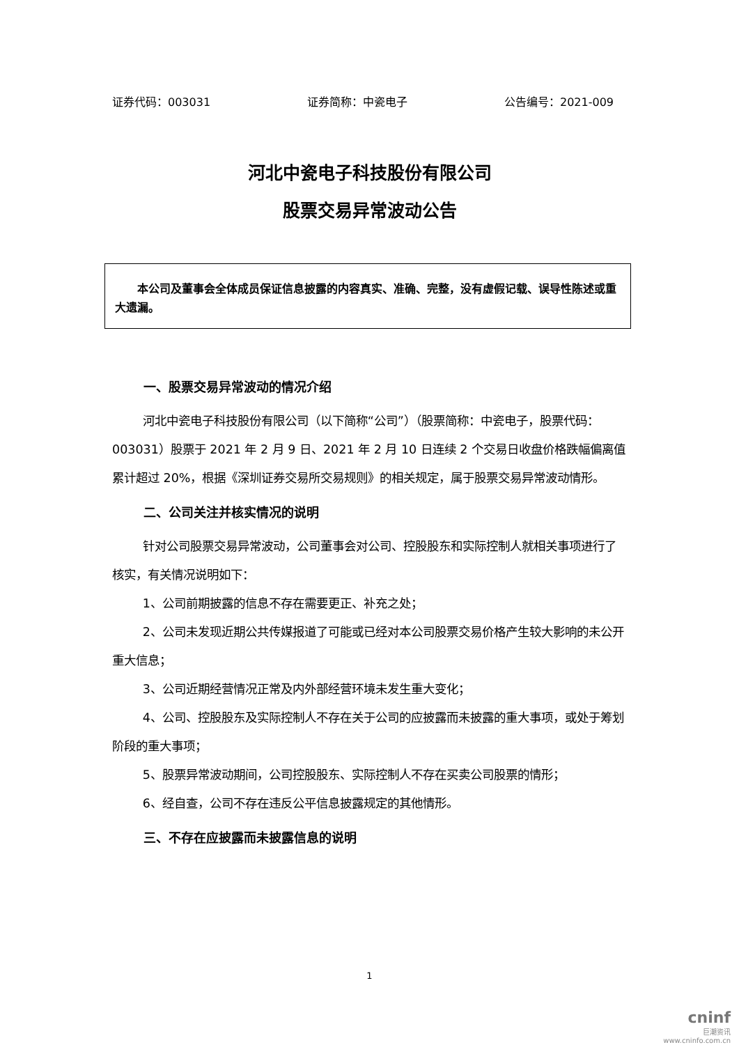证券代码：003031 证券简称：中瓷电子 公告编号：2021-009
河北中瓷电子科技股份有限公司
股票交易异常波动公告
本公司及董事会全体成员保证信息披露的内容真实、准确、完整，没有虚假记载、误导性陈述或重大遗漏。
一、股票交易异常波动的情况介绍
河北中瓷电子科技股份有限公司（以下简称“公司”）（股票简称：中瓷电子，股票代码：003031）股票于 2021 年 2 月 9 日、2021 年 2 月 10 日连续 2 个交易日收盘价格跌幅偏离值累计超过 20%，根据《深圳证券交易所交易规则》的相关规定，属于股票交易异常波动情形。
二、公司关注并核实情况的说明
针对公司股票交易异常波动，公司董事会对公司、控股股东和实际控制人就相关事项进行了核实，有关情况说明如下：
1、公司前期披露的信息不存在需要更正、补充之处；
2、公司未发现近期公共传媒报道了可能或已经对本公司股票交易价格产生较大影响的未公开重大信息；
3、公司近期经营情况正常及内外部经营环境未发生重大变化；
4、公司、控股股东及实际控制人不存在关于公司的应披露而未披露的重大事项，或处于筹划阶段的重大事项；
5、股票异常波动期间，公司控股股东、实际控制人不存在买卖公司股票的情形；
6、经自查，公司不存在违反公平信息披露规定的其他情形。
三、不存在应披露而未披露信息的说明
1
cninf
巨潮资讯
www.cninfo.com.cn